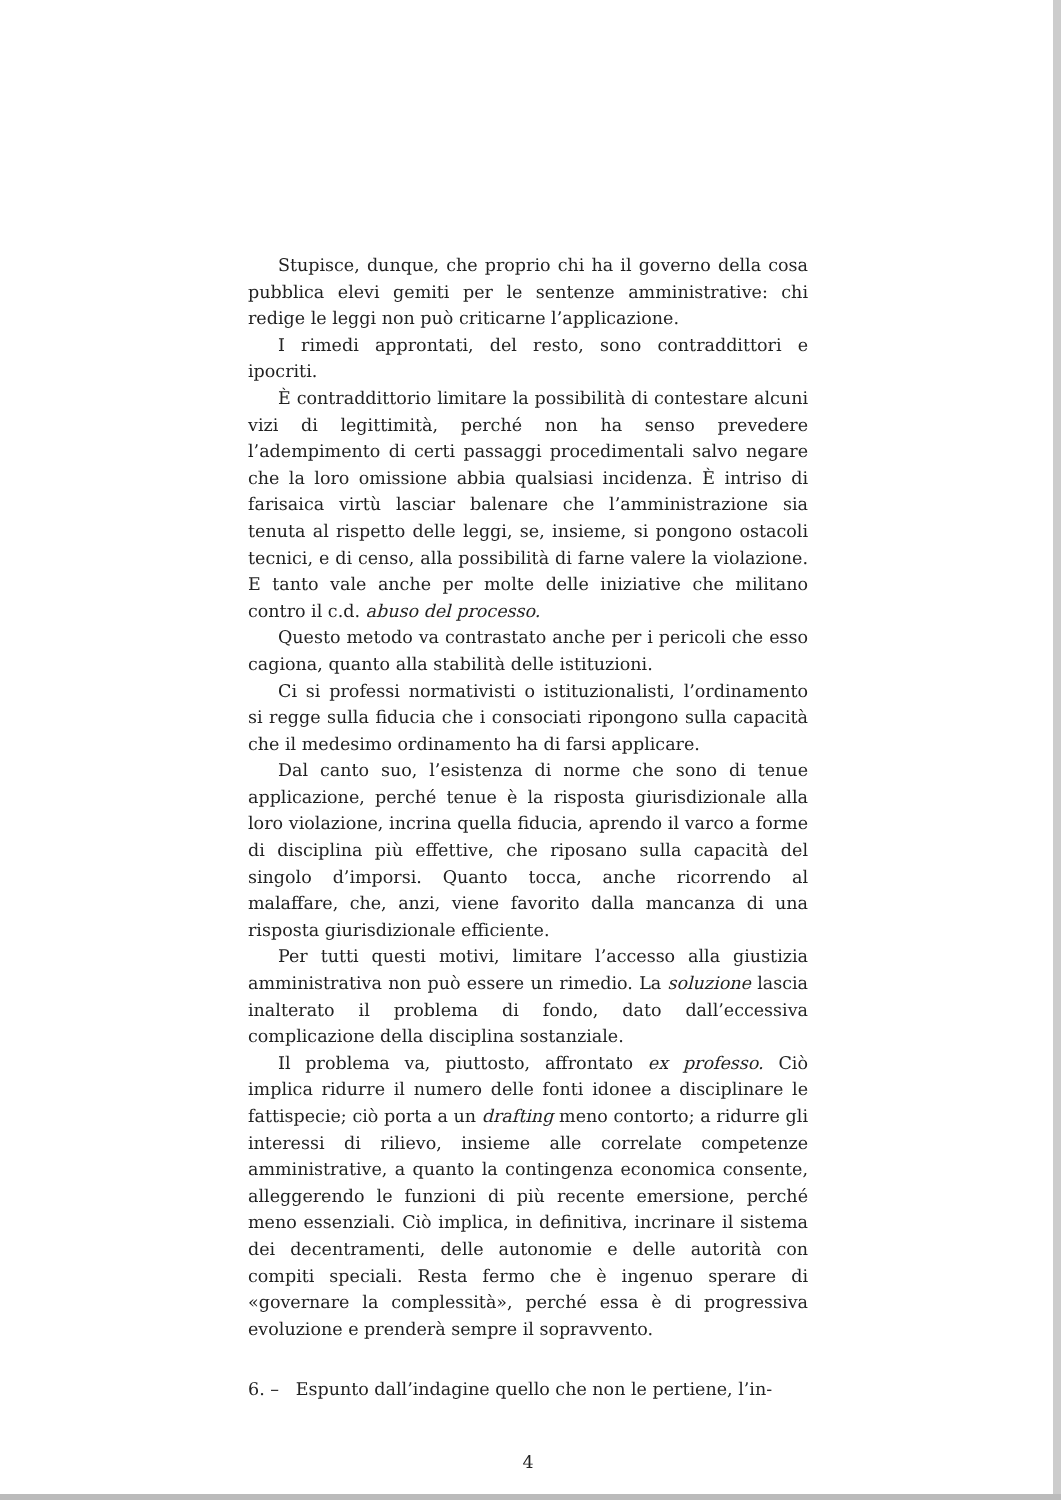Stupisce, dunque, che proprio chi ha il governo della cosa pubblica elevi gemiti per le sentenze amministrative: chi redige le leggi non può criticarne l’applicazione.
I rimedi approntati, del resto, sono contraddittori e ipocriti.
È contraddittorio limitare la possibilità di contestare alcuni vizi di legittimità, perché non ha senso prevedere l’adempimento di certi passaggi procedimentali salvo negare che la loro omissione abbia qualsiasi incidenza. È intriso di farisaica virtù lasciar balenare che l’amministrazione sia tenuta al rispetto delle leggi, se, insieme, si pongono ostacoli tecnici, e di censo, alla possibilità di farne valere la violazione. E tanto vale anche per molte delle iniziative che militano contro il c.d. abuso del processo.
Questo metodo va contrastato anche per i pericoli che esso cagiona, quanto alla stabilità delle istituzioni.
Ci si professi normativisti o istituzionalisti, l’ordinamento si regge sulla fiducia che i consociati ripongono sulla capacità che il medesimo ordinamento ha di farsi applicare.
Dal canto suo, l’esistenza di norme che sono di tenue applicazione, perché tenue è la risposta giurisdizionale alla loro violazione, incrina quella fiducia, aprendo il varco a forme di disciplina più effettive, che riposano sulla capacità del singolo d’imporsi. Quanto tocca, anche ricorrendo al malaffare, che, anzi, viene favorito dalla mancanza di una risposta giurisdizionale efficiente.
Per tutti questi motivi, limitare l’accesso alla giustizia amministrativa non può essere un rimedio. La soluzione lascia inalterato il problema di fondo, dato dall’eccessiva complicazione della disciplina sostanziale.
Il problema va, piuttosto, affrontato ex professo. Ciò implica ridurre il numero delle fonti idonee a disciplinare le fattispecie; ciò porta a un drafting meno contorto; a ridurre gli interessi di rilievo, insieme alle correlate competenze amministrative, a quanto la contingenza economica consente, alleggerendo le funzioni di più recente emersione, perché meno essenziali. Ciò implica, in definitiva, incrinare il sistema dei decentramenti, delle autonomie e delle autorità con compiti speciali. Resta fermo che è ingenuo sperare di «governare la complessità», perché essa è di progressiva evoluzione e prenderà sempre il sopravvento.
6. – Espunto dall’indagine quello che non le pertiene, l’in-
4